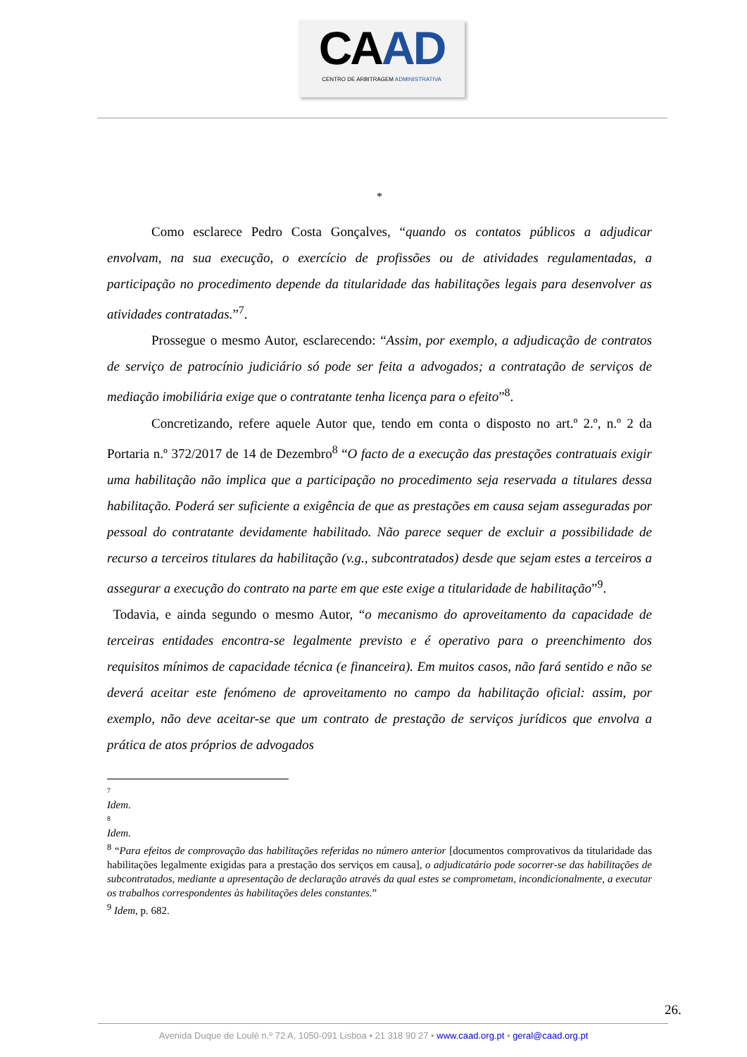CAAD
CENTRO DE ARBITRAGEM ADMINISTRATIVA
*
Como esclarece Pedro Costa Gonçalves, “quando os contatos públicos a adjudicar envolvam, na sua execução, o exercício de profissões ou de atividades regulamentadas, a participação no procedimento depende da titularidade das habilitações legais para desenvolver as atividades contratadas.”<sup>7</sup>.
Prossegue o mesmo Autor, esclarecendo: “Assim, por exemplo, a adjudicação de contratos de serviço de patrocínio judiciário só pode ser feita a advogados; a contratação de serviços de mediação imobiliária exige que o contratante tenha licença para o efeito”<sup>8</sup>.
Concretizando, refere aquele Autor que, tendo em conta o disposto no art.º 2.º, n.º 2 da Portaria n.º 372/2017 de 14 de Dezembro<sup>8</sup> “O facto de a execução das prestações contratuais exigir uma habilitação não implica que a participação no procedimento seja reservada a titulares dessa habilitação. Poderá ser suficiente a exigência de que as prestações em causa sejam asseguradas por pessoal do contratante devidamente habilitado. Não parece sequer de excluir a possibilidade de recurso a terceiros titulares da habilitação (v.g., subcontratados) desde que sejam estes a terceiros a assegurar a execução do contrato na parte em que este exige a titularidade de habilitação”<sup>9</sup>.
Todavia, e ainda segundo o mesmo Autor, “o mecanismo do aproveitamento da capacidade de terceiras entidades encontra-se legalmente previsto e é operativo para o preenchimento dos requisitos mínimos de capacidade técnica (e financeira). Em muitos casos, não fará sentido e não se deverá aceitar este fenómeno de aproveitamento no campo da habilitação oficial: assim, por exemplo, não deve aceitar-se que um contrato de prestação de serviços jurídicos que envolva a prática de atos próprios de advogados
7
Idem.
8
Idem.
<sup>8</sup> “Para efeitos de comprovação das habilitações referidas no número anterior [documentos comprovativos da titularidade das habilitações legalmente exigidas para a prestação dos serviços em causa], o adjudicatário pode socorrer-se das habilitações de subcontratados, mediante a apresentação de declaração através da qual estes se comprometam, incondicionalmente, a executar os trabalhos correspondentes às habilitações deles constantes.”
<sup>9</sup> Idem, p. 682.
26.
Avenida Duque de Loulé n.º 72 A, 1050-091 Lisboa • 21 318 90 27 • www.caad.org.pt • geral@caad.org.pt